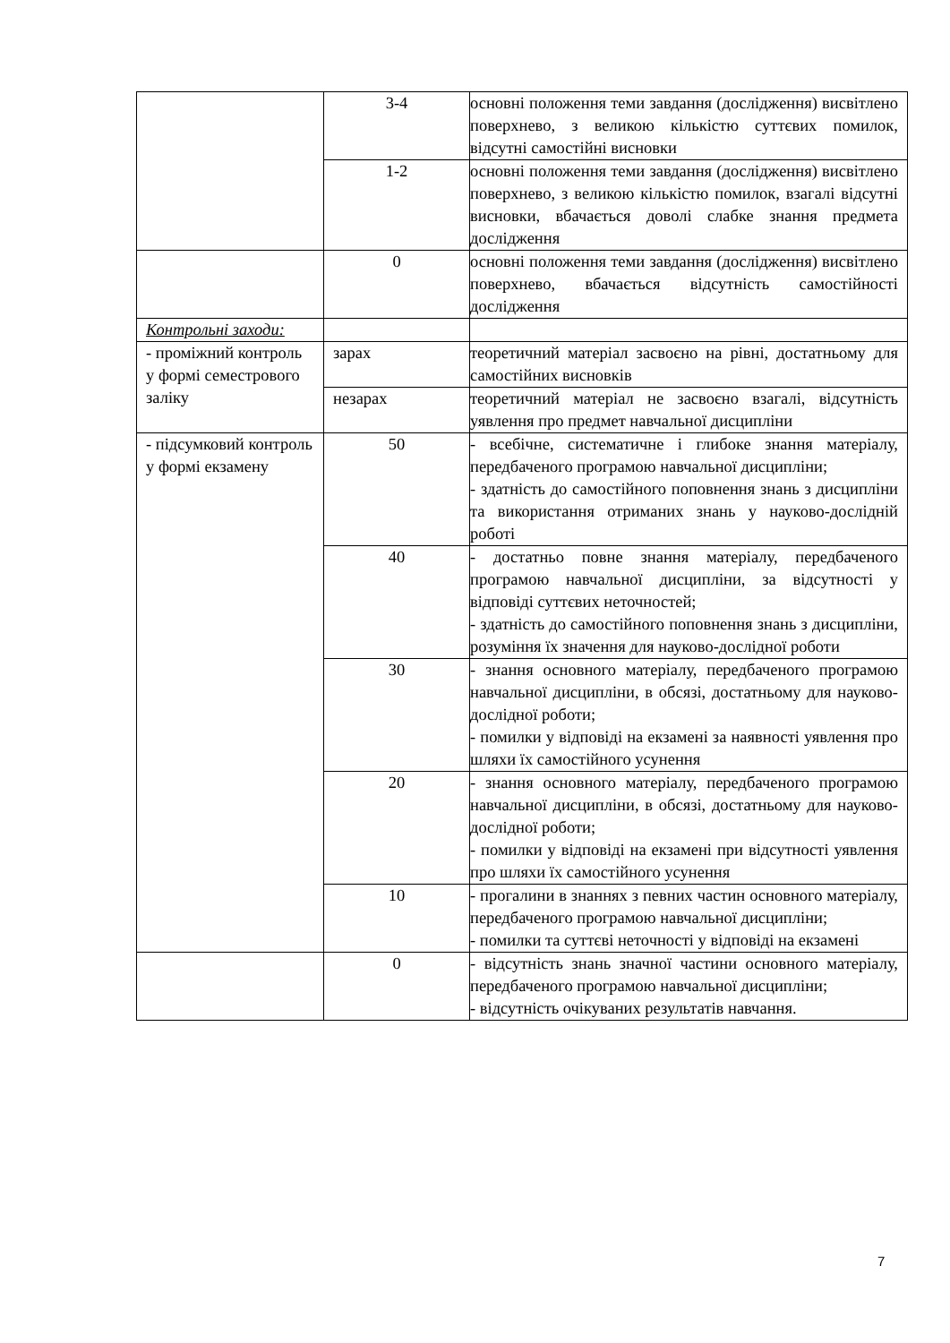| | 3-4 | основні положення теми завдання (дослідження) висвітлено поверхнево, з великою кількістю суттєвих помилок, відсутні самостійні висновки |
| | 1-2 | основні положення теми завдання (дослідження) висвітлено поверхнево, з великою кількістю помилок, взагалі відсутні висновки, вбачається доволі слабке знання предмета дослідження |
| | 0 | основні положення теми завдання (дослідження) висвітлено поверхнево, вбачається відсутність самостійності дослідження |
| Контрольні заходи: | | |
| - проміжний контроль у формі семестрового заліку | зарах | теоретичний матеріал засвоєно на рівні, достатньому для самостійних висновків |
| | незарах | теоретичний матеріал не засвоєно взагалі, відсутність уявлення про предмет навчальної дисципліни |
| - підсумковий контроль у формі екзамену | 50 | - всебічне, систематичне і глибоке знання матеріалу, передбаченого програмою навчальної дисципліни; - здатність до самостійного поповнення знань з дисципліни та використання отриманих знань у науково-дослідній роботі |
| | 40 | - достатньо повне знання матеріалу, передбаченого програмою навчальної дисципліни, за відсутності у відповіді суттєвих неточностей; - здатність до самостійного поповнення знань з дисципліни, розуміння їх значення для науково-дослідної роботи |
| | 30 | - знання основного матеріалу, передбаченого програмою навчальної дисципліни, в обсязі, достатньому для науково-дослідної роботи; - помилки у відповіді на екзамені за наявності уявлення про шляхи їх самостійного усунення |
| | 20 | - знання основного матеріалу, передбаченого програмою навчальної дисципліни, в обсязі, достатньому для науково-дослідної роботи; - помилки у відповіді на екзамені при відсутності уявлення про шляхи їх самостійного усунення |
| | 10 | - прогалини в знаннях з певних частин основного матеріалу, передбаченого програмою навчальної дисципліни; - помилки та суттєві неточності у відповіді на екзамені |
| | 0 | - відсутність знань значної частини основного матеріалу, передбаченого програмою навчальної дисципліни; - відсутність очікуваних результатів навчання. |
7